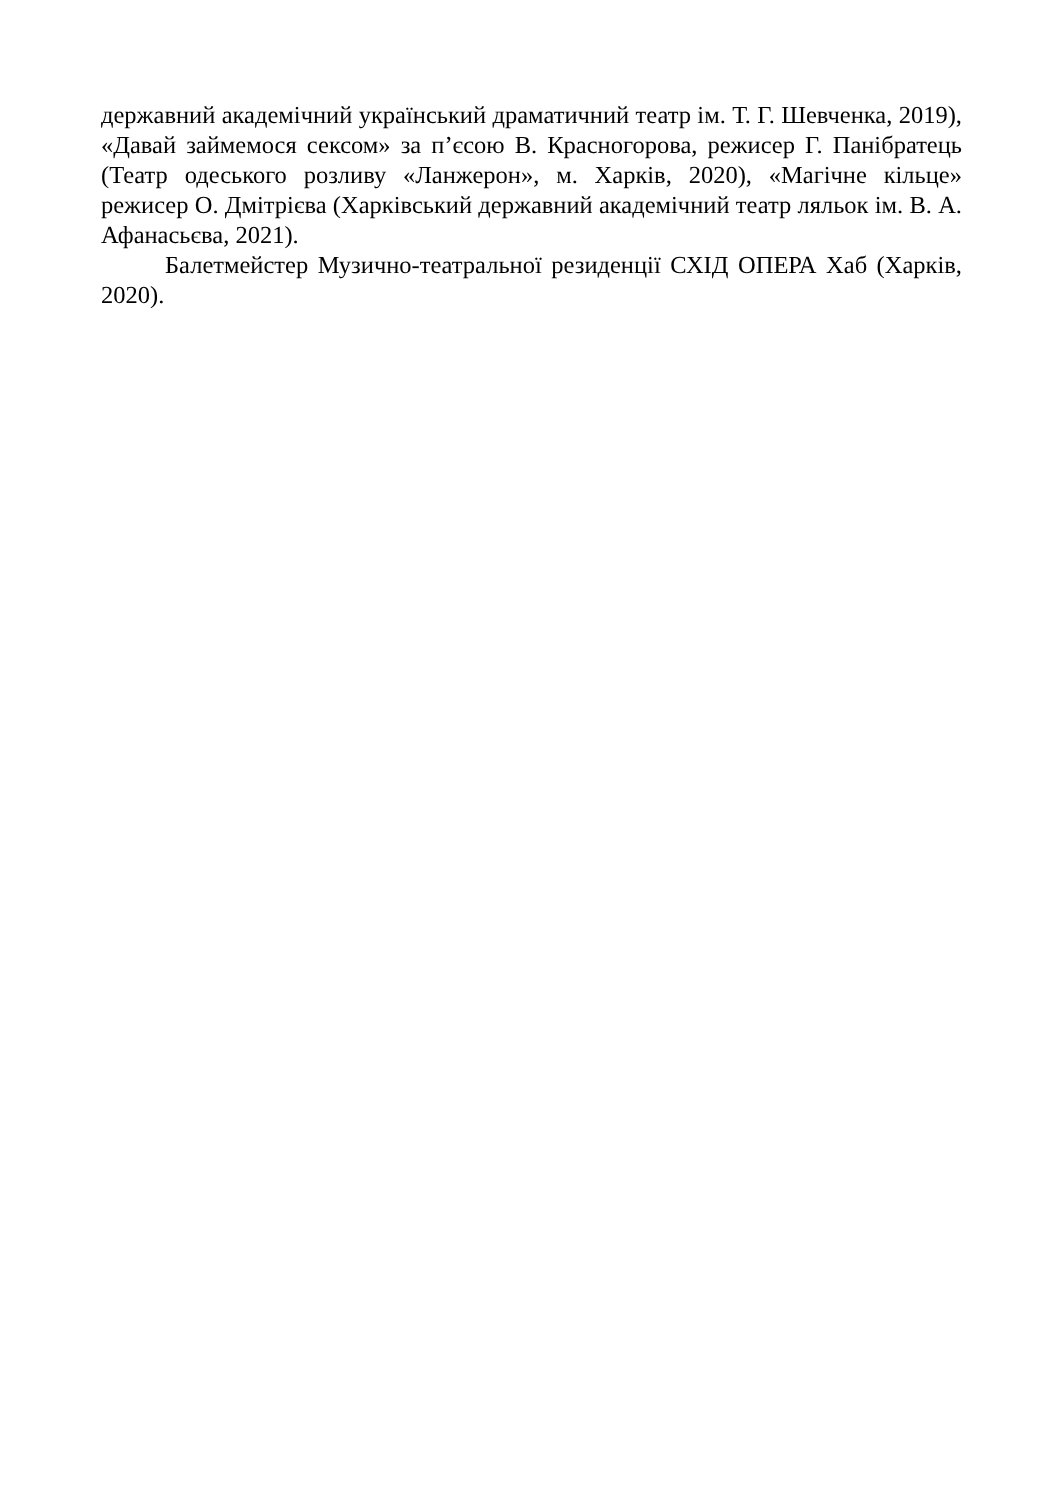державний академічний український драматичний театр ім. Т. Г. Шевченка, 2019), «Давай займемося сексом» за п’єсою В. Красногорова, режисер Г. Панібратець (Театр одеського розливу «Ланжерон», м. Харків, 2020), «Магічне кільце» режисер О. Дмітрієва (Харківський державний академічний театр ляльок ім. В. А. Афанасьєва, 2021).
Балетмейстер Музично-театральної резиденції СХІД ОПЕРА Хаб (Харків, 2020).